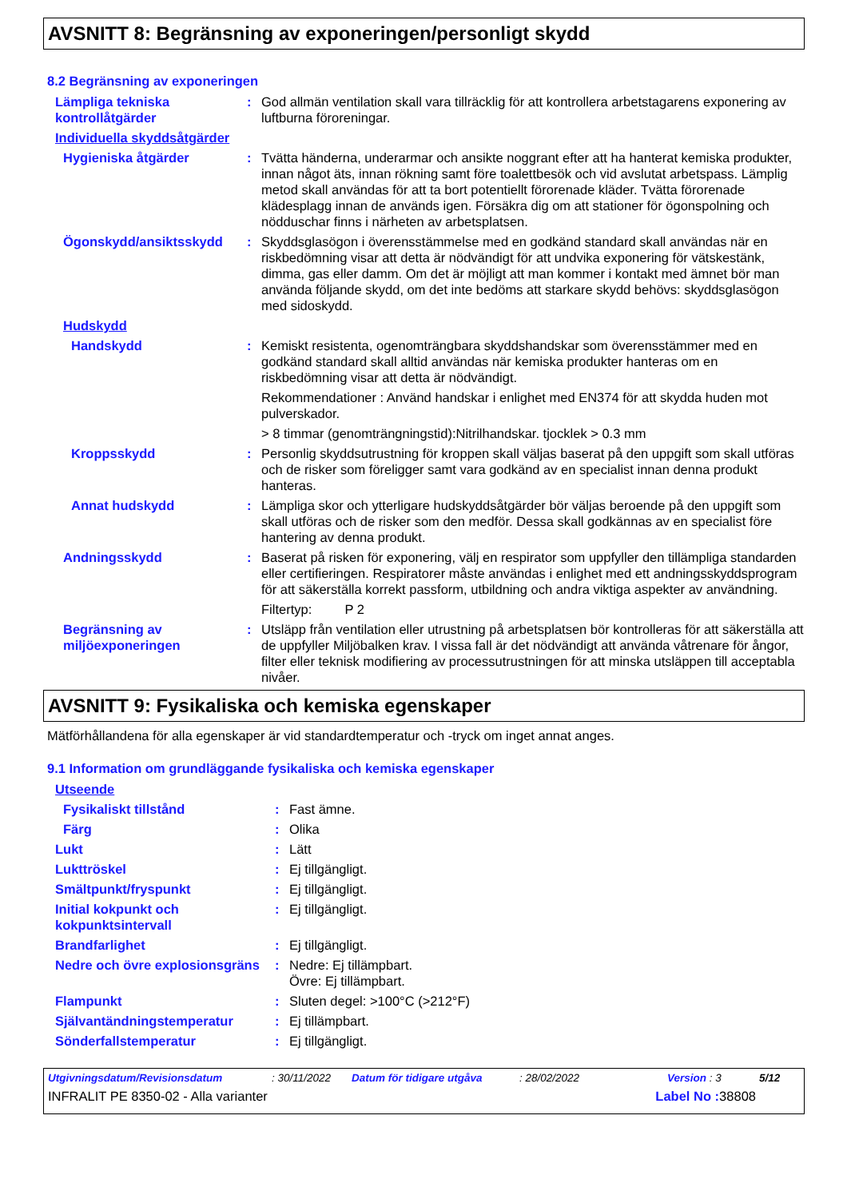AVSNITT 8: Begränsning av exponeringen/personligt skydd
8.2 Begränsning av exponeringen
Lämpliga tekniska kontrollåtgärder
: God allmän ventilation skall vara tillräcklig för att kontrollera arbetstagarens exponering av luftburna föroreningar.
Individuella skyddsåtgärder
Hygieniska åtgärder : Tvätta händerna, underarmar och ansikte noggrant efter att ha hanterat kemiska produkter, innan något äts, innan rökning samt före toalettbesök och vid avslutat arbetspass. Lämplig metod skall användas för att ta bort potentiellt förorenade kläder. Tvätta förorenade klädesplagg innan de används igen. Försäkra dig om att stationer för ögonspolning och nödduschar finns i närheten av arbetsplatsen.
Ögonskydd/ansiktsskydd : Skyddsglasögon i överensstämmelse med en godkänd standard skall användas när en riskbedömning visar att detta är nödvändigt för att undvika exponering för vätskestänk, dimma, gas eller damm. Om det är möjligt att man kommer i kontakt med ämnet bör man använda följande skydd, om det inte bedöms att starkare skydd behövs: skyddsglasögon med sidoskydd.
Hudskydd
Handskydd : Kemiskt resistenta, ogenomträngbara skyddshandskar som överensstämmer med en godkänd standard skall alltid användas när kemiska produkter hanteras om en riskbedömning visar att detta är nödvändigt.
Rekommendationer : Använd handskar i enlighet med EN374 för att skydda huden mot pulverskador.
> 8 timmar (genomträngningstid):Nitrilhandskar. tjocklek > 0.3 mm
Kroppsskydd : Personlig skyddsutrustning för kroppen skall väljas baserat på den uppgift som skall utföras och de risker som föreligger samt vara godkänd av en specialist innan denna produkt hanteras.
Annat hudskydd : Lämpliga skor och ytterligare hudskyddsåtgärder bör väljas beroende på den uppgift som skall utföras och de risker som den medför. Dessa skall godkännas av en specialist före hantering av denna produkt.
Andningsskydd : Baserat på risken för exponering, välj en respirator som uppfyller den tillämpliga standarden eller certifieringen. Respiratorer måste användas i enlighet med ett andningsskyddsprogram för att säkerställa korrekt passform, utbildning och andra viktiga aspekter av användning.
Filtertyp: P 2
Begränsning av miljöexponeringen
: Utsläpp från ventilation eller utrustning på arbetsplatsen bör kontrolleras för att säkerställa att de uppfyller Miljöbalken krav. I vissa fall är det nödvändigt att använda våtrenare för ångor, filter eller teknisk modifiering av processutrustningen för att minska utsläppen till acceptabla nivåer.
AVSNITT 9: Fysikaliska och kemiska egenskaper
Mätförhållandena för alla egenskaper är vid standardtemperatur och -tryck om inget annat anges.
9.1 Information om grundläggande fysikaliska och kemiska egenskaper
Utseende
Fysikaliskt tillstånd : Fast ämne.
Färg : Olika
Lukt : Lätt
Lukttröskel : Ej tillgängligt.
Smältpunkt/fryspunkt : Ej tillgängligt.
Initial kokpunkt och kokpunktsintervall
: Ej tillgängligt.
Brandfarlighet : Ej tillgängligt.
Nedre och övre explosionsgräns
: Nedre: Ej tillämpbart.
Övre: Ej tillämpbart.
Flampunkt : Sluten degel: >100°C (>212°F)
Självantändningstemperatur : Ej tillämpbart.
Sönderfallstemperatur : Ej tillgängligt.
Utgivningsdatum/Revisionsdatum: 30/11/2022 Datum för tidigare utgåva: 28/02/2022 Version : 3 5/12
INFRALIT PE 8350-02 - Alla varianter Label No : 38808